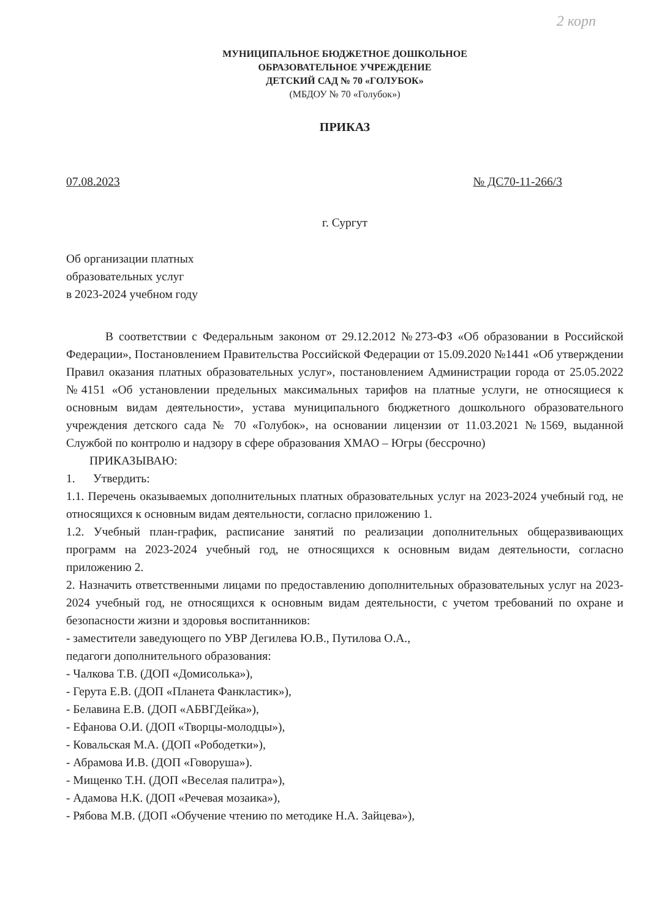2 корп
МУНИЦИПАЛЬНОЕ БЮДЖЕТНОЕ ДОШКОЛЬНОЕ
ОБРАЗОВАТЕЛЬНОЕ УЧРЕЖДЕНИЕ
ДЕТСКИЙ САД № 70 «ГОЛУБОК»
(МБДОУ № 70 «Голубок»)
ПРИКАЗ
07.08.2023 № ДС70-11-266/3
г. Сургут
Об организации платных
образовательных услуг
в 2023-2024 учебном году
В соответствии с Федеральным законом от 29.12.2012 №273-ФЗ «Об образовании в Российской Федерации», Постановлением Правительства Российской Федерации от 15.09.2020 №1441 «Об утверждении Правил оказания платных образовательных услуг», постановлением Администрации города от 25.05.2022 №4151 «Об установлении предельных максимальных тарифов на платные услуги, не относящиеся к основным видам деятельности», устава муниципального бюджетного дошкольного образовательного учреждения детского сада № 70 «Голубок», на основании лицензии от 11.03.2021 №1569, выданной Службой по контролю и надзору в сфере образования ХМАО – Югры (бессрочно)
ПРИКАЗЫВАЮ:
1. Утвердить:
1.1. Перечень оказываемых дополнительных платных образовательных услуг на 2023-2024 учебный год, не относящихся к основным видам деятельности, согласно приложению 1.
1.2. Учебный план-график, расписание занятий по реализации дополнительных общеразвивающих программ на 2023-2024 учебный год, не относящихся к основным видам деятельности, согласно приложению 2.
2. Назначить ответственными лицами по предоставлению дополнительных образовательных услуг на 2023-2024 учебный год, не относящихся к основным видам деятельности, с учетом требований по охране и безопасности жизни и здоровья воспитанников:
- заместители заведующего по УВР Дегилева Ю.В., Путилова О.А.,
педагоги дополнительного образования:
- Чалкова Т.В. (ДОП «Домисолька»),
- Герута Е.В. (ДОП «Планета Фанкластик»),
- Белавина Е.В. (ДОП «АБВГДейка»),
- Ефанова О.И. (ДОП «Творцы-молодцы»),
- Ковальская М.А. (ДОП «Рободетки»),
- Абрамова И.В. (ДОП «Говоруша»).
- Мищенко Т.Н. (ДОП «Веселая палитра»),
- Адамова Н.К. (ДОП «Речевая мозаика»),
- Рябова М.В. (ДОП «Обучение чтению по методике Н.А. Зайцева»),